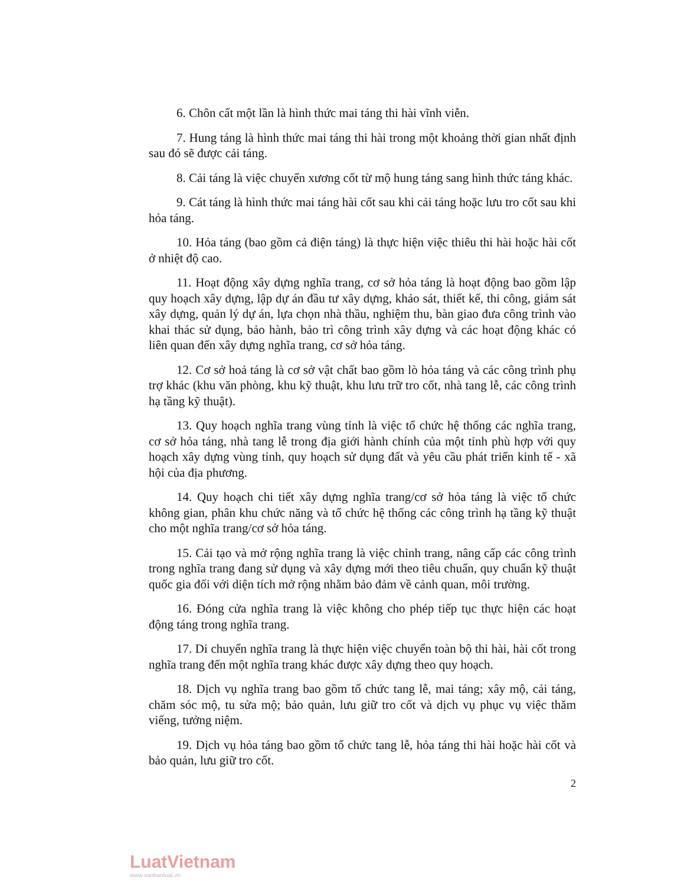6. Chôn cất một lần là hình thức mai táng thi hài vĩnh viễn.
7. Hung táng là hình thức mai táng thi hài trong một khoảng thời gian nhất định sau đó sẽ được cải táng.
8. Cải táng là việc chuyển xương cốt từ mộ hung táng sang hình thức táng khác.
9. Cát táng là hình thức mai táng hài cốt sau khi cải táng hoặc lưu tro cốt sau khi hỏa táng.
10. Hỏa táng (bao gồm cả điện táng) là thực hiện việc thiêu thi hài hoặc hài cốt ở nhiệt độ cao.
11. Hoạt động xây dựng nghĩa trang, cơ sở hỏa táng là hoạt động bao gồm lập quy hoạch xây dựng, lập dự án đầu tư xây dựng, khảo sát, thiết kế, thi công, giám sát xây dựng, quản lý dự án, lựa chọn nhà thầu, nghiệm thu, bàn giao đưa công trình vào khai thác sử dụng, bảo hành, bảo trì công trình xây dựng và các hoạt động khác có liên quan đến xây dựng nghĩa trang, cơ sở hỏa táng.
12. Cơ sở hoả táng là cơ sở vật chất bao gồm lò hỏa táng và các công trình phụ trợ khác (khu văn phòng, khu kỹ thuật, khu lưu trữ tro cốt, nhà tang lễ, các công trình hạ tầng kỹ thuật).
13. Quy hoạch nghĩa trang vùng tỉnh là việc tổ chức hệ thống các nghĩa trang, cơ sở hỏa táng, nhà tang lễ trong địa giới hành chính của một tỉnh phù hợp với quy hoạch xây dựng vùng tỉnh, quy hoạch sử dụng đất và yêu cầu phát triển kinh tế - xã hội của địa phương.
14. Quy hoạch chi tiết xây dựng nghĩa trang/cơ sở hỏa táng là việc tổ chức không gian, phân khu chức năng và tổ chức hệ thống các công trình hạ tầng kỹ thuật cho một nghĩa trang/cơ sở hỏa táng.
15. Cải tạo và mở rộng nghĩa trang là việc chỉnh trang, nâng cấp các công trình trong nghĩa trang đang sử dụng và xây dựng mới theo tiêu chuẩn, quy chuẩn kỹ thuật quốc gia đối với diện tích mở rộng nhằm bảo đảm về cảnh quan, môi trường.
16. Đóng cửa nghĩa trang là việc không cho phép tiếp tục thực hiện các hoạt động táng trong nghĩa trang.
17. Di chuyển nghĩa trang là thực hiện việc chuyển toàn bộ thi hài, hài cốt trong nghĩa trang đến một nghĩa trang khác được xây dựng theo quy hoạch.
18. Dịch vụ nghĩa trang bao gồm tổ chức tang lễ, mai táng; xây mộ, cải táng, chăm sóc mộ, tu sửa mộ; bảo quản, lưu giữ tro cốt và dịch vụ phục vụ việc thăm viếng, tưởng niệm.
19. Dịch vụ hỏa táng bao gồm tổ chức tang lễ, hỏa táng thi hài hoặc hài cốt và bảo quản, lưu giữ tro cốt.
2
LuatVietnam
www.vanbanluat.vn